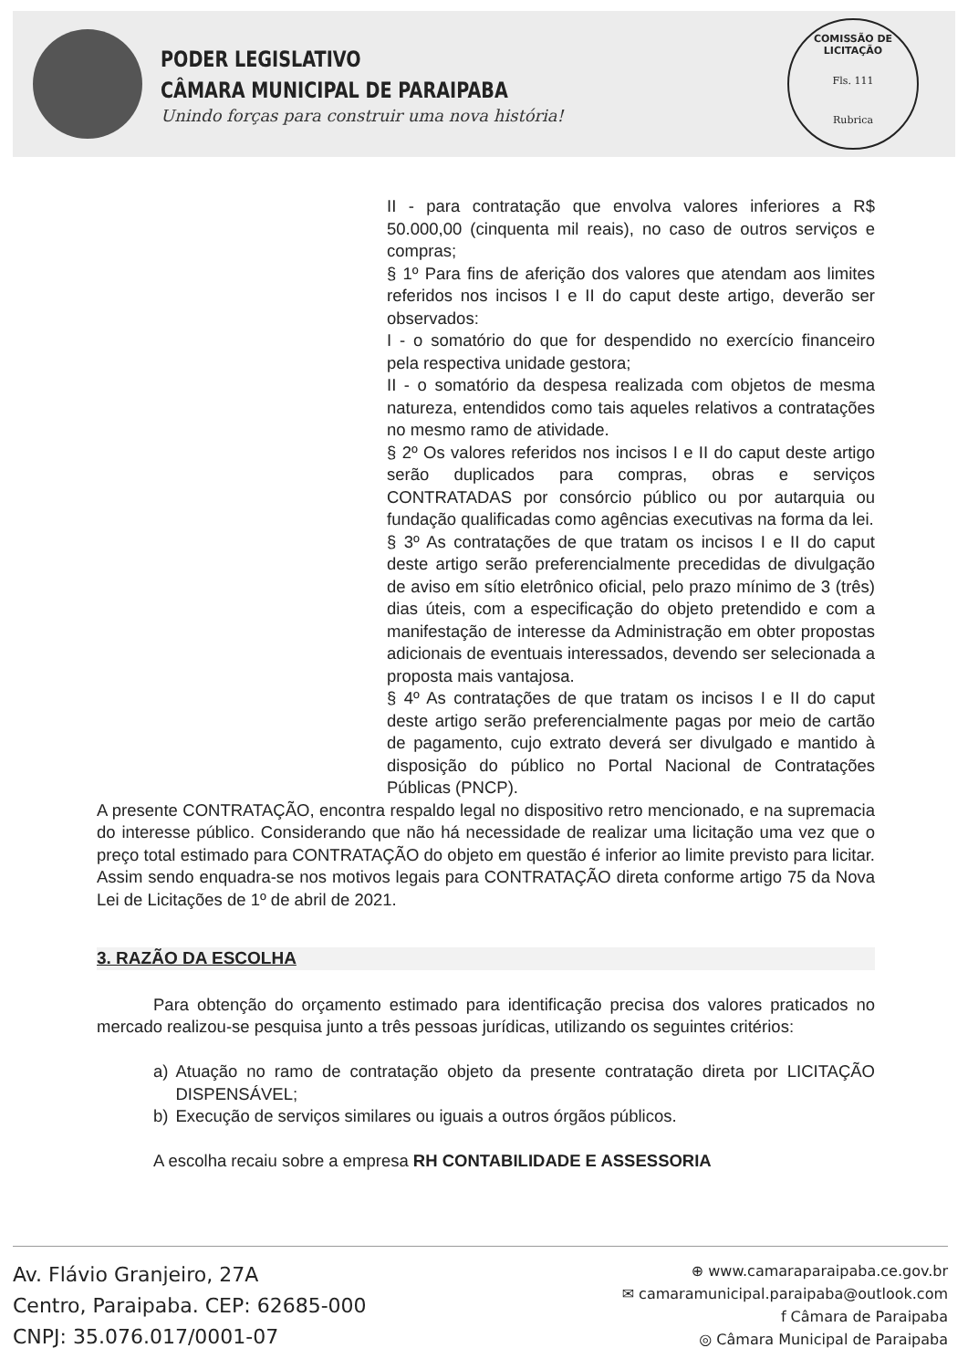PODER LEGISLATIVO
CÂMARA MUNICIPAL DE PARAIPABA
Unindo forças para construir uma nova história!
COMISSÃO DE LICITAÇÃO
Fls. 111
Rubrica
II - para contratação que envolva valores inferiores a R$ 50.000,00 (cinquenta mil reais), no caso de outros serviços e compras;
§ 1º Para fins de aferição dos valores que atendam aos limites referidos nos incisos I e II do caput deste artigo, deverão ser observados:
I - o somatório do que for despendido no exercício financeiro pela respectiva unidade gestora;
II - o somatório da despesa realizada com objetos de mesma natureza, entendidos como tais aqueles relativos a contratações no mesmo ramo de atividade.
§ 2º Os valores referidos nos incisos I e II do caput deste artigo serão duplicados para compras, obras e serviços CONTRATADAS por consórcio público ou por autarquia ou fundação qualificadas como agências executivas na forma da lei.
§ 3º As contratações de que tratam os incisos I e II do caput deste artigo serão preferencialmente precedidas de divulgação de aviso em sítio eletrônico oficial, pelo prazo mínimo de 3 (três) dias úteis, com a especificação do objeto pretendido e com a manifestação de interesse da Administração em obter propostas adicionais de eventuais interessados, devendo ser selecionada a proposta mais vantajosa.
§ 4º As contratações de que tratam os incisos I e II do caput deste artigo serão preferencialmente pagas por meio de cartão de pagamento, cujo extrato deverá ser divulgado e mantido à disposição do público no Portal Nacional de Contratações Públicas (PNCP).
A presente CONTRATAÇÃO, encontra respaldo legal no dispositivo retro mencionado, e na supremacia do interesse público. Considerando que não há necessidade de realizar uma licitação uma vez que o preço total estimado para CONTRATAÇÃO do objeto em questão é inferior ao limite previsto para licitar. Assim sendo enquadra-se nos motivos legais para CONTRATAÇÃO direta conforme artigo 75 da Nova Lei de Licitações de 1º de abril de 2021.
3. RAZÃO DA ESCOLHA
Para obtenção do orçamento estimado para identificação precisa dos valores praticados no mercado realizou-se pesquisa junto a três pessoas jurídicas, utilizando os seguintes critérios:
a) Atuação no ramo de contratação objeto da presente contratação direta por LICITAÇÃO DISPENSÁVEL;
b) Execução de serviços similares ou iguais a outros órgãos públicos.
A escolha recaiu sobre a empresa RH CONTABILIDADE E ASSESSORIA
Av. Flávio Granjeiro, 27A
Centro, Paraipaba. CEP: 62685-000
CNPJ: 35.076.017/0001-07
⊕ www.camaraparaipaba.ce.gov.br
✉ camaramunicipal.paraipaba@outlook.com
f Câmara de Paraipaba
◎ Câmara Municipal de Paraipaba